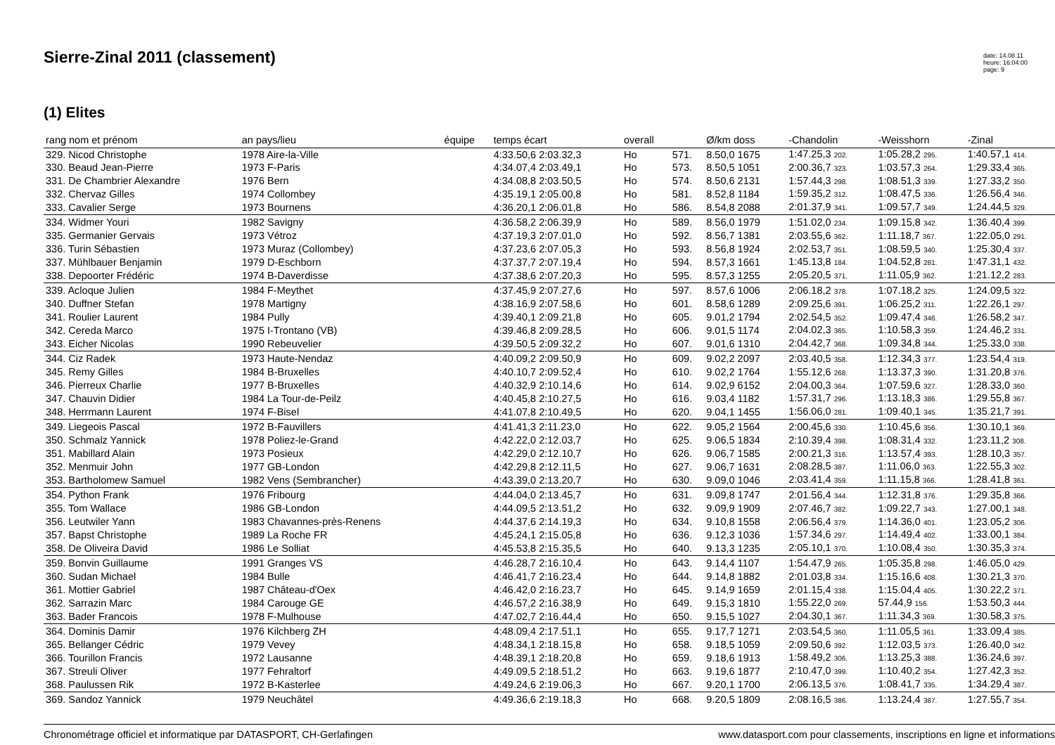Sierre-Zinal 2011 (classement)
date: 14.08.11
heure: 16:04:00
page: 9
(1) Elites
| rang nom et prénom | an pays/lieu | équipe | temps écart | overall | | Ø/km doss | -Chandolin | -Weisshorn | -Zinal |
| --- | --- | --- | --- | --- | --- | --- | --- | --- | --- |
| 329. Nicod Christophe | 1978 Aire-la-Ville | | 4:33.50,6 2:03.32,3 | Ho | 571. | 8.50,0 1675 | 1:47.25,3 202. | 1:05.28,2 295. | 1:40.57,1 414. |
| 330. Beaud Jean-Pierre | 1973 F-Paris | | 4:34.07,4 2:03.49,1 | Ho | 573. | 8.50,5 1051 | 2:00.36,7 323. | 1:03.57,3 264. | 1:29.33,4 365. |
| 331. De Chambrier Alexandre | 1976 Bern | | 4:34.08,8 2:03.50,5 | Ho | 574. | 8.50,6 2131 | 1:57.44,3 298. | 1:08.51,3 339. | 1:27.33,2 350. |
| 332. Chervaz Gilles | 1974 Collombey | | 4:35.19,1 2:05.00,8 | Ho | 581. | 8.52,8 1184 | 1:59.35,2 312. | 1:08.47,5 336. | 1:26.56,4 346. |
| 333. Cavalier Serge | 1973 Bournens | | 4:36.20,1 2:06.01,8 | Ho | 586. | 8.54,8 2088 | 2:01.37,9 341. | 1:09.57,7 349. | 1:24.44,5 329. |
| 334. Widmer Youri | 1982 Savigny | | 4:36.58,2 2:06.39,9 | Ho | 589. | 8.56,0 1979 | 1:51.02,0 234. | 1:09.15,8 342. | 1:36.40,4 399. |
| 335. Germanier Gervais | 1973 Vétroz | | 4:37.19,3 2:07.01,0 | Ho | 592. | 8.56,7 1381 | 2:03.55,6 362. | 1:11.18,7 367. | 1:22.05,0 291. |
| 336. Turin Sébastien | 1973 Muraz (Collombey) | | 4:37.23,6 2:07.05,3 | Ho | 593. | 8.56,8 1924 | 2:02.53,7 351. | 1:08.59,5 340. | 1:25.30,4 337. |
| 337. Mühlbauer Benjamin | 1979 D-Eschborn | | 4:37.37,7 2:07.19,4 | Ho | 594. | 8.57,3 1661 | 1:45.13,8 184. | 1:04.52,8 281. | 1:47.31,1 432. |
| 338. Depoorter Frédéric | 1974 B-Daverdisse | | 4:37.38,6 2:07.20,3 | Ho | 595. | 8.57,3 1255 | 2:05.20,5 371. | 1:11.05,9 362. | 1:21.12,2 283. |
| 339. Acloque Julien | 1984 F-Meythet | | 4:37.45,9 2:07.27,6 | Ho | 597. | 8.57,6 1006 | 2:06.18,2 378. | 1:07.18,2 325. | 1:24.09,5 322. |
| 340. Duffner Stefan | 1978 Martigny | | 4:38.16,9 2:07.58,6 | Ho | 601. | 8.58,6 1289 | 2:09.25,6 391. | 1:06.25,2 311. | 1:22.26,1 297. |
| 341. Roulier Laurent | 1984 Pully | | 4:39.40,1 2:09.21,8 | Ho | 605. | 9.01,2 1794 | 2:02.54,5 352. | 1:09.47,4 346. | 1:26.58,2 347. |
| 342. Cereda Marco | 1975 I-Trontano (VB) | | 4:39.46,8 2:09.28,5 | Ho | 606. | 9.01,5 1174 | 2:04.02,3 365. | 1:10.58,3 359. | 1:24.46,2 331. |
| 343. Eicher Nicolas | 1990 Rebeuvelier | | 4:39.50,5 2:09.32,2 | Ho | 607. | 9.01,6 1310 | 2:04.42,7 368. | 1:09.34,8 344. | 1:25.33,0 338. |
| 344. Ciz Radek | 1973 Haute-Nendaz | | 4:40.09,2 2:09.50,9 | Ho | 609. | 9.02,2 2097 | 2:03.40,5 358. | 1:12.34,3 377. | 1:23.54,4 319. |
| 345. Remy Gilles | 1984 B-Bruxelles | | 4:40.10,7 2:09.52,4 | Ho | 610. | 9.02,2 1764 | 1:55.12,6 268. | 1:13.37,3 390. | 1:31.20,8 376. |
| 346. Pierreux Charlie | 1977 B-Bruxelles | | 4:40.32,9 2:10.14,6 | Ho | 614. | 9.02,9 6152 | 2:04.00,3 364. | 1:07.59,6 327. | 1:28.33,0 360. |
| 347. Chauvin Didier | 1984 La Tour-de-Peilz | | 4:40.45,8 2:10.27,5 | Ho | 616. | 9.03,4 1182 | 1:57.31,7 296. | 1:13.18,3 386. | 1:29.55,8 367. |
| 348. Herrmann Laurent | 1974 F-Bisel | | 4:41.07,8 2:10.49,5 | Ho | 620. | 9.04,1 1455 | 1:56.06,0 281. | 1:09.40,1 345. | 1:35.21,7 391. |
| 349. Liegeois Pascal | 1972 B-Fauvillers | | 4:41.41,3 2:11.23,0 | Ho | 622. | 9.05,2 1564 | 2:00.45,6 330. | 1:10.45,6 356. | 1:30.10,1 369. |
| 350. Schmalz Yannick | 1978 Poliez-le-Grand | | 4:42.22,0 2:12.03,7 | Ho | 625. | 9.06,5 1834 | 2:10.39,4 398. | 1:08.31,4 332. | 1:23.11,2 308. |
| 351. Mabillard Alain | 1973 Posieux | | 4:42.29,0 2:12.10,7 | Ho | 626. | 9.06,7 1585 | 2:00.21,3 316. | 1:13.57,4 393. | 1:28.10,3 357. |
| 352. Menmuir John | 1977 GB-London | | 4:42.29,8 2:12.11,5 | Ho | 627. | 9.06,7 1631 | 2:08.28,5 387. | 1:11.06,0 363. | 1:22.55,3 302. |
| 353. Bartholomew Samuel | 1982 Vens (Sembrancher) | | 4:43.39,0 2:13.20,7 | Ho | 630. | 9.09,0 1046 | 2:03.41,4 359. | 1:11.15,8 366. | 1:28.41,8 361. |
| 354. Python Frank | 1976 Fribourg | | 4:44.04,0 2:13.45,7 | Ho | 631. | 9.09,8 1747 | 2:01.56,4 344. | 1:12.31,8 376. | 1:29.35,8 366. |
| 355. Tom Wallace | 1986 GB-London | | 4:44.09,5 2:13.51,2 | Ho | 632. | 9.09,9 1909 | 2:07.46,7 382. | 1:09.22,7 343. | 1:27.00,1 348. |
| 356. Leutwiler Yann | 1983 Chavannes-près-Renens | | 4:44.37,6 2:14.19,3 | Ho | 634. | 9.10,8 1558 | 2:06.56,4 379. | 1:14.36,0 401. | 1:23.05,2 306. |
| 357. Bapst Christophe | 1989 La Roche FR | | 4:45.24,1 2:15.05,8 | Ho | 636. | 9.12,3 1036 | 1:57.34,6 297. | 1:14.49,4 402. | 1:33.00,1 384. |
| 358. De Oliveira David | 1986 Le Solliat | | 4:45.53,8 2:15.35,5 | Ho | 640. | 9.13,3 1235 | 2:05.10,1 370. | 1:10.08,4 350. | 1:30.35,3 374. |
| 359. Bonvin Guillaume | 1991 Granges VS | | 4:46.28,7 2:16.10,4 | Ho | 643. | 9.14,4 1107 | 1:54.47,9 265. | 1:05.35,8 298. | 1:46.05,0 429. |
| 360. Sudan Michael | 1984 Bulle | | 4:46.41,7 2:16.23,4 | Ho | 644. | 9.14,8 1882 | 2:01.03,8 334. | 1:15.16,6 408. | 1:30.21,3 370. |
| 361. Mottier Gabriel | 1987 Château-d'Oex | | 4:46.42,0 2:16.23,7 | Ho | 645. | 9.14,9 1659 | 2:01.15,4 338. | 1:15.04,4 405. | 1:30.22,2 371. |
| 362. Sarrazin Marc | 1984 Carouge GE | | 4:46.57,2 2:16.38,9 | Ho | 649. | 9.15,3 1810 | 1:55.22,0 269. | 57.44,9 156. | 1:53.50,3 444. |
| 363. Bader Francois | 1978 F-Mulhouse | | 4:47.02,7 2:16.44,4 | Ho | 650. | 9.15,5 1027 | 2:04.30,1 367. | 1:11.34,3 369. | 1:30.58,3 375. |
| 364. Dominis Damir | 1976 Kilchberg ZH | | 4:48.09,4 2:17.51,1 | Ho | 655. | 9.17,7 1271 | 2:03.54,5 360. | 1:11.05,5 361. | 1:33.09,4 385. |
| 365. Bellanger Cédric | 1979 Vevey | | 4:48.34,1 2:18.15,8 | Ho | 658. | 9.18,5 1059 | 2:09.50,6 392. | 1:12.03,5 373. | 1:26.40,0 342. |
| 366. Tourillon Francis | 1972 Lausanne | | 4:48.39,1 2:18.20,8 | Ho | 659. | 9.18,6 1913 | 1:58.49,2 306. | 1:13.25,3 388. | 1:36.24,6 397. |
| 367. Streuli Oliver | 1977 Fehraltorf | | 4:49.09,5 2:18.51,2 | Ho | 663. | 9.19,6 1877 | 2:10.47,0 399. | 1:10.40,2 354. | 1:27.42,3 352. |
| 368. Paulussen Rik | 1972 B-Kasterlee | | 4:49.24,6 2:19.06,3 | Ho | 667. | 9.20,1 1700 | 2:06.13,5 376. | 1:08.41,7 335. | 1:34.29,4 387. |
| 369. Sandoz Yannick | 1979 Neuchâtel | | 4:49.36,6 2:19.18,3 | Ho | 668. | 9.20,5 1809 | 2:08.16,5 386. | 1:13.24,4 387. | 1:27.55,7 354. |
Chronométrage officiel et informatique par DATASPORT, CH-Gerlafingen www.datasport.com pour classements, inscriptions en ligne et informations